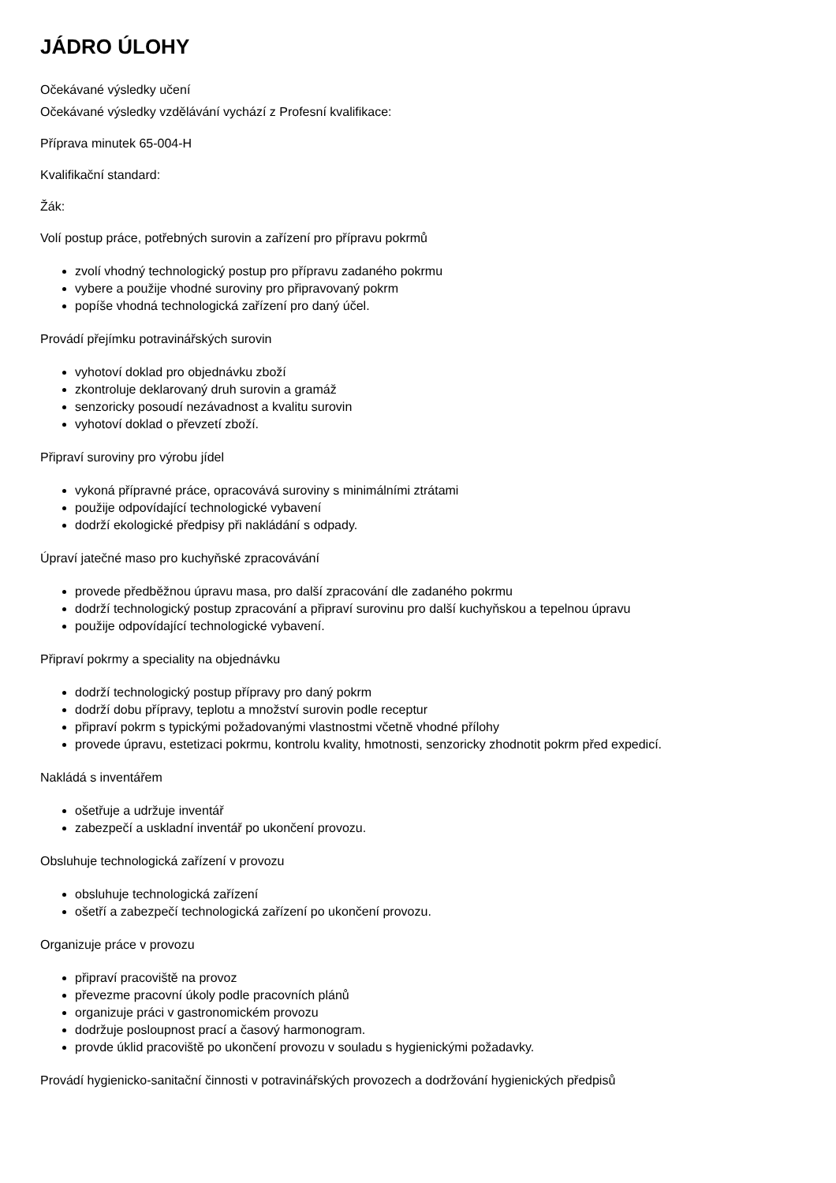JÁDRO ÚLOHY
Očekávané výsledky učení
Očekávané výsledky vzdělávání vychází z Profesní kvalifikace:
Příprava minutek 65-004-H
Kvalifikační standard:
Žák:
Volí postup práce, potřebných surovin a zařízení pro přípravu pokrmů
zvolí vhodný technologický postup pro přípravu zadaného pokrmu
vybere a použije vhodné suroviny pro připravovaný pokrm
popíše vhodná technologická zařízení pro daný účel.
Provádí přejímku potravinářských surovin
vyhotoví doklad pro objednávku zboží
zkontroluje deklarovaný druh surovin a gramáž
senzoricky posoudí nezávadnost a kvalitu surovin
vyhotoví doklad o převzetí zboží.
Připraví suroviny pro výrobu jídel
vykoná přípravné práce, opracovává suroviny s minimálními ztrátami
použije odpovídající technologické vybavení
dodrží ekologické předpisy při nakládání s odpady.
Úpraví jatečné maso pro kuchyňské zpracovávání
provede předběžnou úpravu masa, pro další zpracování dle zadaného pokrmu
dodrží technologický postup zpracování a připraví surovinu pro další kuchyňskou a tepelnou úpravu
použije odpovídající technologické vybavení.
Připraví pokrmy a speciality na objednávku
dodrží technologický postup přípravy pro daný pokrm
dodrží dobu přípravy, teplotu a množství surovin podle receptur
připraví pokrm s typickými požadovanými vlastnostmi včetně vhodné přílohy
provede úpravu, estetizaci pokrmu, kontrolu kvality, hmotnosti, senzoricky zhodnotit pokrm před expedicí.
Nakládá s inventářem
ošetřuje a udržuje inventář
zabezpečí a uskladní inventář po ukončení provozu.
Obsluhuje technologická zařízení v provozu
obsluhuje technologická zařízení
ošetří a zabezpečí technologická zařízení po ukončení provozu.
Organizuje práce v provozu
připraví pracoviště na provoz
převezme pracovní úkoly podle pracovních plánů
organizuje práci v gastronomickém provozu
dodržuje posloupnost prací a časový harmonogram.
provde úklid pracoviště po ukončení provozu v souladu s hygienickými požadavky.
Provádí hygienicko-sanitační činnosti v potravinářských provozech a dodržování hygienických předpisů